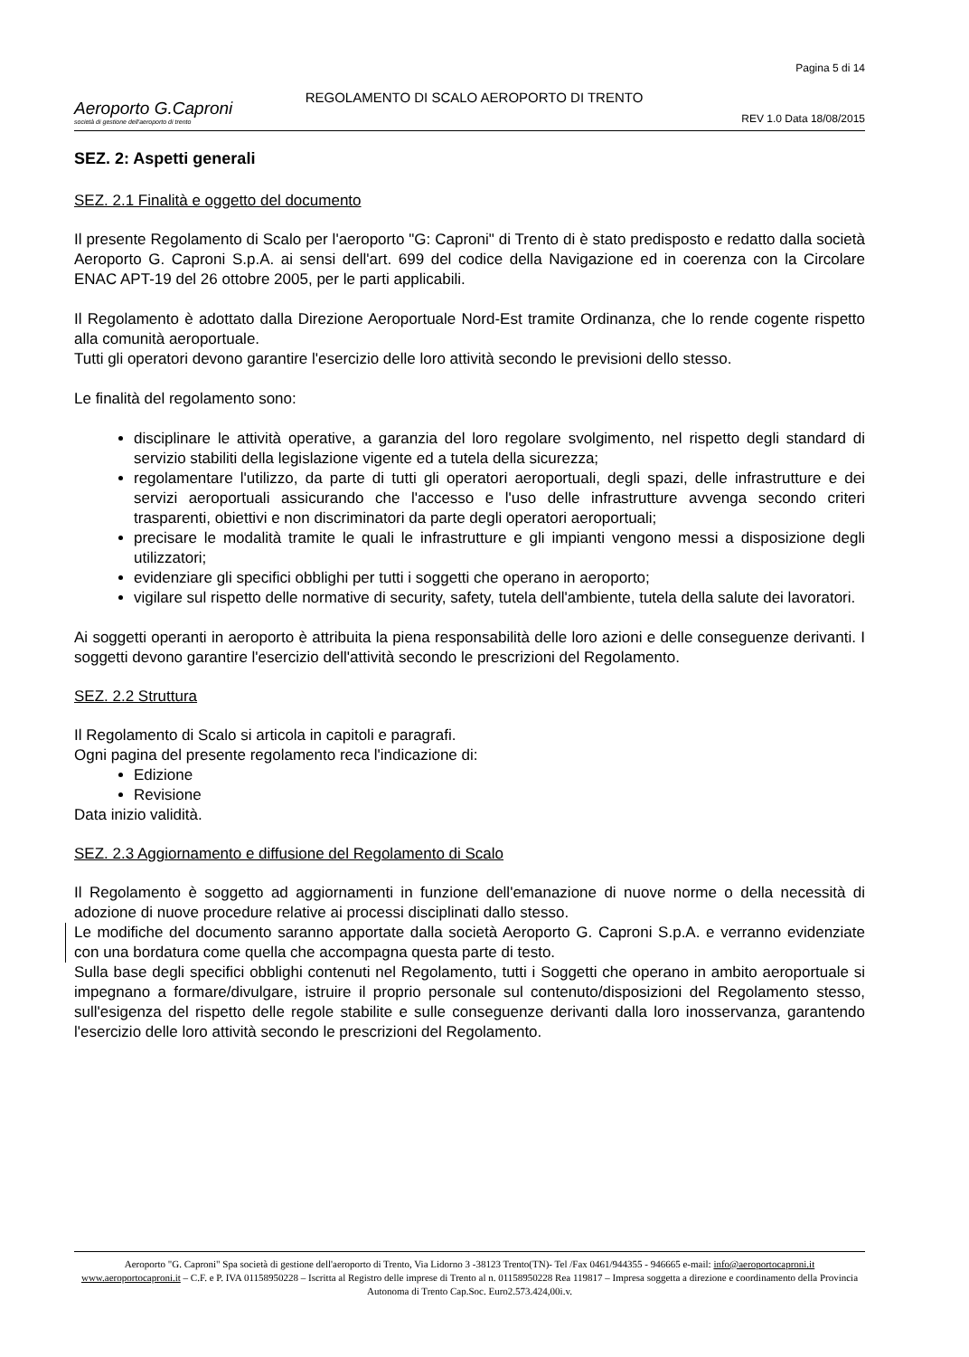Aeroporto G.Caproni
società di gestione dell'aeroporto di trento
REGOLAMENTO DI SCALO AEROPORTO DI TRENTO
Pagina 5 di 14
REV 1.0 Data 18/08/2015
SEZ. 2: Aspetti generali
SEZ. 2.1 Finalità e oggetto del documento
Il presente Regolamento di Scalo per l'aeroporto "G: Caproni" di Trento di è stato predisposto e redatto dalla società Aeroporto G. Caproni S.p.A. ai sensi dell'art. 699 del codice della Navigazione ed in coerenza con la Circolare ENAC APT-19 del 26 ottobre 2005, per le parti applicabili.
Il Regolamento è adottato dalla Direzione Aeroportuale Nord-Est tramite Ordinanza, che lo rende cogente rispetto alla comunità aeroportuale.
Tutti gli operatori devono garantire l'esercizio delle loro attività secondo le previsioni dello stesso.
Le finalità del regolamento sono:
disciplinare le attività operative, a garanzia del loro regolare svolgimento, nel rispetto degli standard di servizio stabiliti della legislazione vigente ed a tutela della sicurezza;
regolamentare l'utilizzo, da parte di tutti gli operatori aeroportuali, degli spazi, delle infrastrutture e dei servizi aeroportuali assicurando che l'accesso e l'uso delle infrastrutture avvenga secondo criteri trasparenti, obiettivi e non discriminatori da parte degli operatori aeroportuali;
precisare le modalità tramite le quali le infrastrutture e gli impianti vengono messi a disposizione degli utilizzatori;
evidenziare gli specifici obblighi per tutti i soggetti che operano in aeroporto;
vigilare sul rispetto delle normative di security, safety, tutela dell'ambiente, tutela della salute dei lavoratori.
Ai soggetti operanti in aeroporto è attribuita la piena responsabilità delle loro azioni e delle conseguenze derivanti. I soggetti devono garantire l'esercizio dell'attività secondo le prescrizioni del Regolamento.
SEZ. 2.2 Struttura
Il Regolamento di Scalo si articola in capitoli e paragrafi.
Ogni pagina del presente regolamento reca l'indicazione di:
Edizione
Revisione
Data inizio validità.
SEZ. 2.3 Aggiornamento e diffusione del Regolamento di Scalo
Il Regolamento è soggetto ad aggiornamenti in funzione dell'emanazione di nuove norme o della necessità di adozione di nuove procedure relative ai processi disciplinati dallo stesso.
Le modifiche del documento saranno apportate dalla società Aeroporto G. Caproni S.p.A. e verranno evidenziate con una bordatura come quella che accompagna questa parte di testo.
Sulla base degli specifici obblighi contenuti nel Regolamento, tutti i Soggetti che operano in ambito aeroportuale si impegnano a formare/divulgare, istruire il proprio personale sul contenuto/disposizioni del Regolamento stesso, sull'esigenza del rispetto delle regole stabilite e sulle conseguenze derivanti dalla loro inosservanza, garantendo l'esercizio delle loro attività secondo le prescrizioni del Regolamento.
Aeroporto "G. Caproni" Spa società di gestione dell'aeroporto di Trento, Via Lidorno 3 -38123 Trento(TN)- Tel /Fax 0461/944355 - 946665 e-mail: info@aeroportocaproni.it www.aeroportocaproni.it – C.F. e P. IVA 01158950228 – Iscritta al Registro delle imprese di Trento al n. 01158950228 Rea 119817 – Impresa soggetta a direzione e coordinamento della Provincia Autonoma di Trento Cap.Soc. Euro2.573.424,00i.v.